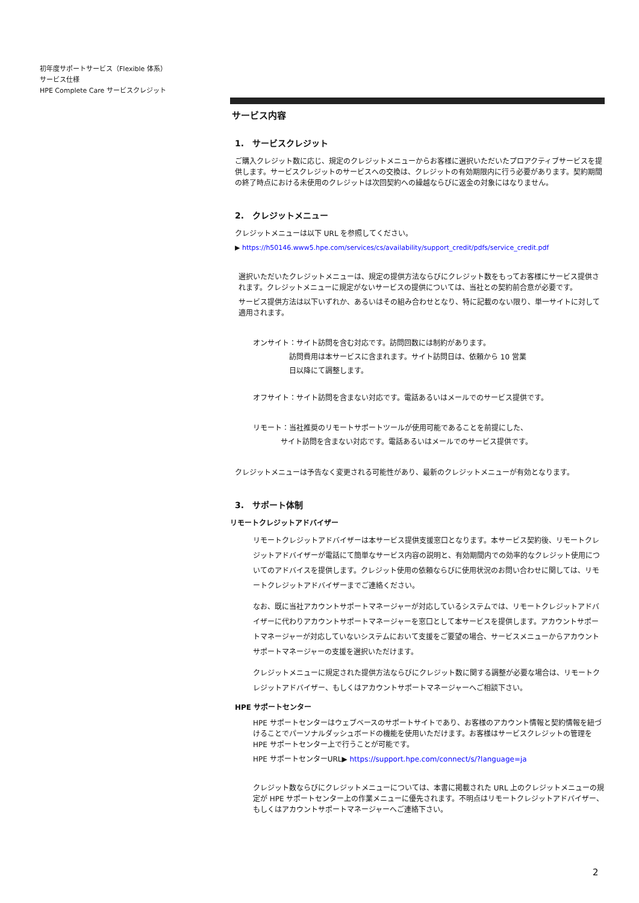初年度サポートサービス（Flexible 体系）
サービス仕様
HPE Complete Care サービスクレジット
サービス内容
1.　サービスクレジット
ご購入クレジット数に応じ、規定のクレジットメニューからお客様に選択いただいたプロアクティブサービスを提供します。サービスクレジットのサービスへの交換は、クレジットの有効期限内に行う必要があります。契約期間の終了時点における未使用のクレジットは次回契約への繰越ならびに返金の対象にはなりません。
2.　クレジットメニュー
クレジットメニューは以下 URL を参照してください。
▶ https://h50146.www5.hpe.com/services/cs/availability/support_credit/pdfs/service_credit.pdf
選択いただいたクレジットメニューは、規定の提供方法ならびにクレジット数をもってお客様にサービス提供されます。クレジットメニューに規定がないサービスの提供については、当社との契約前合意が必要です。
サービス提供方法は以下いずれか、あるいはその組み合わせとなり、特に記載のない限り、単一サイトに対して適用されます。
オンサイト：サイト訪問を含む対応です。訪問回数には制約があります。
訪問費用は本サービスに含まれます。サイト訪問日は、依頼から 10 営業
日以降にて調整します。
オフサイト：サイト訪問を含まない対応です。電話あるいはメールでのサービス提供です。
リモート：当社推奨のリモートサポートツールが使用可能であることを前提にした、
サイト訪問を含まない対応です。電話あるいはメールでのサービス提供です。
クレジットメニューは予告なく変更される可能性があり、最新のクレジットメニューが有効となります。
3.　サポート体制
リモートクレジットアドバイザー
リモートクレジットアドバイザーは本サービス提供支援窓口となります。本サービス契約後、リモートクレジットアドバイザーが電話にて簡単なサービス内容の説明と、有効期間内での効率的なクレジット使用についてのアドバイスを提供します。クレジット使用の依頼ならびに使用状況のお問い合わせに関しては、リモートクレジットアドバイザーまでご連絡ください。
なお、既に当社アカウントサポートマネージャーが対応しているシステムでは、リモートクレジットアドバイザーに代わりアカウントサポートマネージャーを窓口として本サービスを提供します。アカウントサポートマネージャーが対応していないシステムにおいて支援をご要望の場合、サービスメニューからアカウントサポートマネージャーの支援を選択いただけます。
クレジットメニューに規定された提供方法ならびにクレジット数に関する調整が必要な場合は、リモートクレジットアドバイザー、もしくはアカウントサポートマネージャーへご相談下さい。
HPE サポートセンター
HPE サポートセンターはウェブベースのサポートサイトであり、お客様のアカウント情報と契約情報を紐づけることでパーソナルダッシュボードの機能を使用いただけます。お客様はサービスクレジットの管理を HPE サポートセンター上で行うことが可能です。
HPE サポートセンターURL▶ https://support.hpe.com/connect/s/?language=ja
クレジット数ならびにクレジットメニューについては、本書に掲載された URL 上のクレジットメニューの規定が HPE サポートセンター上の作業メニューに優先されます。不明点はリモートクレジットアドバイザー、もしくはアカウントサポートマネージャーへご連絡下さい。
2